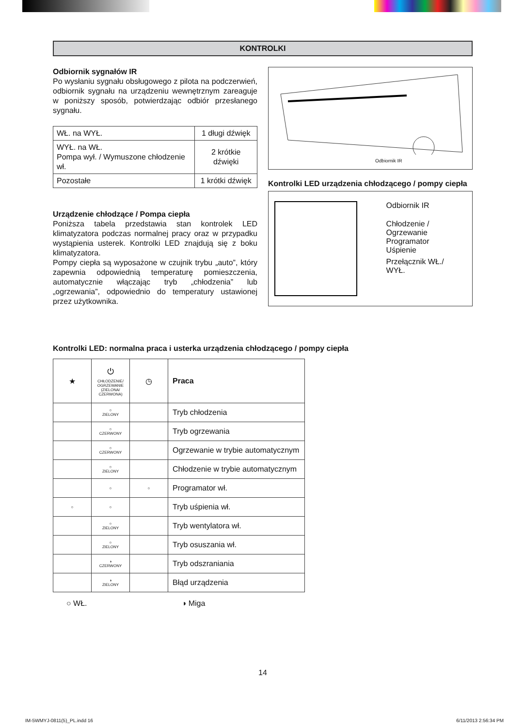KONTROLKI
Odbiornik sygnałów IR
Po wysłaniu sygnału obsługowego z pilota na podczerwień, odbiornik sygnału na urządzeniu wewnętrznym zareaguje w poniższy sposób, potwierdzając odbiór przesłanego sygnału.
| WŁ. na WYŁ. | 1 długi dźwięk |
| WYŁ. na WŁ. Pompa wył. / Wymuszone chłodzenie wł. | 2 krótkie dźwięki |
| Pozostałe | 1 krótki dźwięk |
Urządzenie chłodzące / Pompa ciepła
Poniższa tabela przedstawia stan kontrolek LED klimatyzatora podczas normalnej pracy oraz w przypadku wystąpienia usterek. Kontrolki LED znajdują się z boku klimatyzatora.
Pompy ciepła są wyposażone w czujnik trybu „auto”, który zapewnia odpowiednią temperaturę pomieszczenia, automatycznie włączając tryb „chłodzenia” lub „ogrzewania”, odpowiednio do temperatury ustawionej przez użytkownika.
Odbiornik IR
Kontrolki LED urządzenia chłodzącego / pompy ciepła
Odbiornik IR
Chłodzenie / Ogrzewanie
Programator
Uśpienie
Przełącznik WŁ./
WYŁ.
Kontrolki LED: normalna praca i usterka urządzenia chłodzącego / pompy ciepła
| ★ | ⏻ CHŁODZENIE/ OGRZEWANIE (ZIELONA/ CZERWONA) | ◷ | Praca |
| | ○ ZIELONY | | Tryb chłodzenia |
| | ○ CZERWONY | | Tryb ogrzewania |
| | ○ CZERWONY | | Ogrzewanie w trybie automatycznym |
| | ○ ZIELONY | | Chłodzenie w trybie automatycznym |
| | ○ | ○ | Programator wł. |
| ○ | ○ | | Tryb uśpienia wł. |
| | ○ ZIELONY | | Tryb wentylatora wł. |
| | ○ ZIELONY | | Tryb osuszania wł. |
| | ◑ CZERWONY | | Tryb odszraniania |
| | ◑ ZIELONY | | Błąd urządzenia |
○ WŁ. ◑ Miga
14
IM-5WMYJ-0811(5)_PL.indd 16 6/11/2013 2:56:34 PM